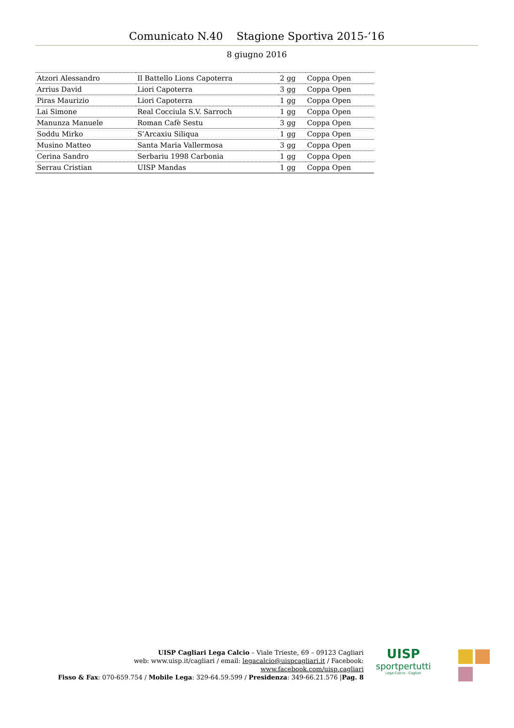Comunicato N.40 Stagione Sportiva 2015-‘16
8 giugno 2016
| Atzori Alessandro | Il Battello Lions Capoterra | 2 gg | Coppa Open |
| Arrius David | Liori Capoterra | 3 gg | Coppa Open |
| Piras Maurizio | Liori Capoterra | 1 gg | Coppa Open |
| Lai Simone | Real Cocciula S.V. Sarroch | 1 gg | Coppa Open |
| Manunza Manuele | Roman Cafè Sestu | 3 gg | Coppa Open |
| Soddu Mirko | S’Arcaxiu Siliqua | 1 gg | Coppa Open |
| Musino Matteo | Santa Maria Vallermosa | 3 gg | Coppa Open |
| Cerina Sandro | Serbariu 1998 Carbonia | 1 gg | Coppa Open |
| Serrau Cristian | UISP Mandas | 1 gg | Coppa Open |
UISP Cagliari Lega Calcio – Viale Trieste, 69 – 09123 Cagliari
web: www.uisp.it/cagliari / email: legacalcio@uispcagliari.it / Facebook: www.facebook.com/uisp.cagliari
Fisso & Fax: 070-659.754 / Mobile Lega: 329-64.59.599 / Presidenza: 349-66.21.576 |Pag. 8
UISP
sportpertutti
Lega Calcio - Cagliari